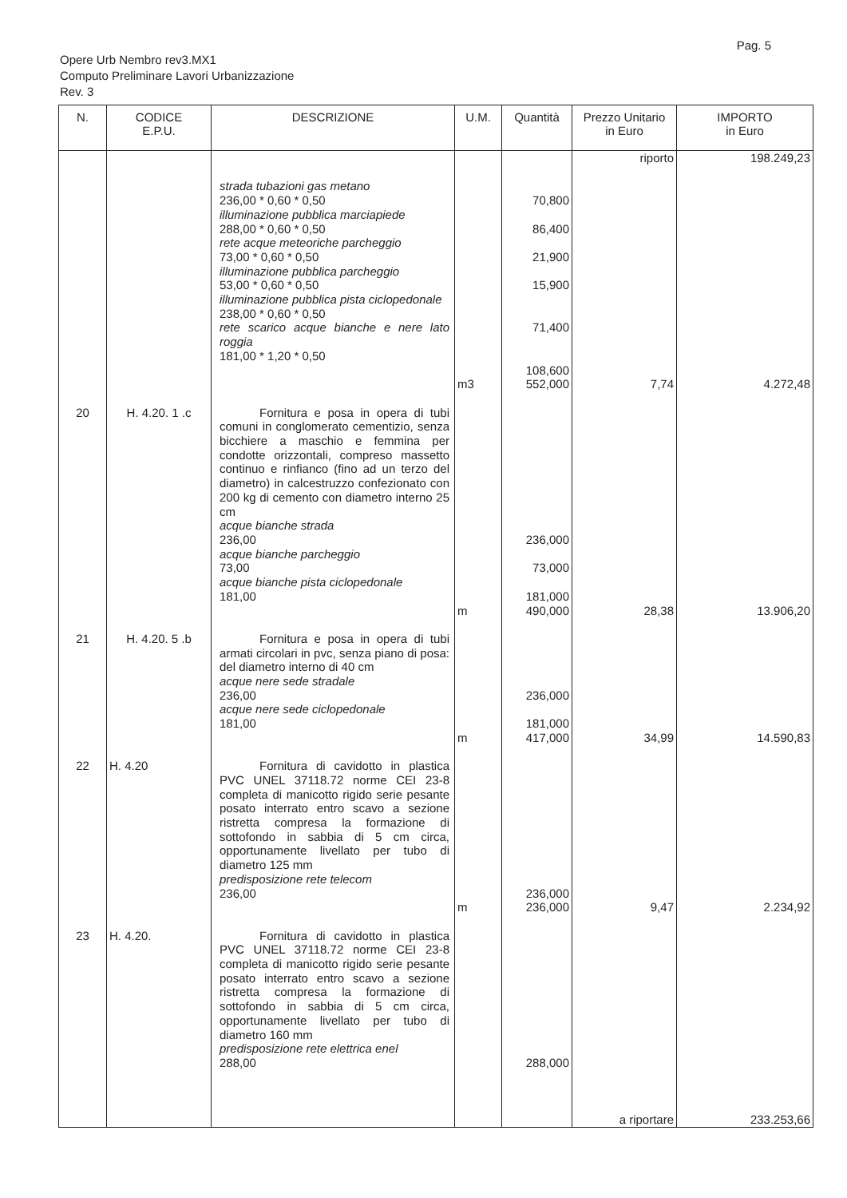Pag. 5
Opere Urb Nembro rev3.MX1
Computo Preliminare Lavori Urbanizzazione
Rev. 3
| N. | CODICE E.P.U. | DESCRIZIONE | U.M. | Quantità | Prezzo Unitario in Euro | IMPORTO in Euro |
| --- | --- | --- | --- | --- | --- | --- |
| | | | | | riporto | 198.249,23 |
| | | strada tubazioni gas metano 236,00 * 0,60 * 0,50 illuminazione pubblica marciapiede 288,00 * 0,60 * 0,50 rete acque meteoriche parcheggio 73,00 * 0,60 * 0,50 illuminazione pubblica parcheggio 53,00 * 0,60 * 0,50 illuminazione pubblica pista ciclopedonale 238,00 * 0,60 * 0,50 rete scarico acque bianche e nere lato roggia 181,00 * 1,20 * 0,50 | | 70,800 86,400 21,900 15,900 71,400 108,600 | | |
| | | | m3 | 552,000 | 7,74 | 4.272,48 |
| 20 | H. 4.20. 1 .c | Fornitura e posa in opera di tubi comuni in conglomerato cementizio, senza bicchiere a maschio e femmina per condotte orizzontali, compreso massetto continuo e rinfianco (fino ad un terzo del diametro) in calcestruzzo confezionato con 200 kg di cemento con diametro interno 25 cm acque bianche strada 236,00 acque bianche parcheggio 73,00 acque bianche pista ciclopedonale 181,00 | | 236,000 73,000 181,000 | | |
| | | | m | 490,000 | 28,38 | 13.906,20 |
| 21 | H. 4.20. 5 .b | Fornitura e posa in opera di tubi armati circolari in pvc, senza piano di posa: del diametro interno di 40 cm acque nere sede stradale 236,00 acque nere sede ciclopedonale 181,00 | | 236,000 181,000 | | |
| | | | m | 417,000 | 34,99 | 14.590,83 |
| 22 | H. 4.20 | Fornitura di cavidotto in plastica PVC UNEL 37118.72 norme CEI 23-8 completa di manicotto rigido serie pesante posato interrato entro scavo a sezione ristretta compresa la formazione di sottofondo in sabbia di 5 cm circa, opportunamente livellato per tubo di diametro 125 mm predisposizione rete telecom 236,00 | | 236,000 | | |
| | | | m | 236,000 | 9,47 | 2.234,92 |
| 23 | H. 4.20. | Fornitura di cavidotto in plastica PVC UNEL 37118.72 norme CEI 23-8 completa di manicotto rigido serie pesante posato interrato entro scavo a sezione ristretta compresa la formazione di sottofondo in sabbia di 5 cm circa, opportunamente livellato per tubo di diametro 160 mm predisposizione rete elettrica enel 288,00 | | 288,000 | | |
| | | | | | a riportare | 233.253,66 |